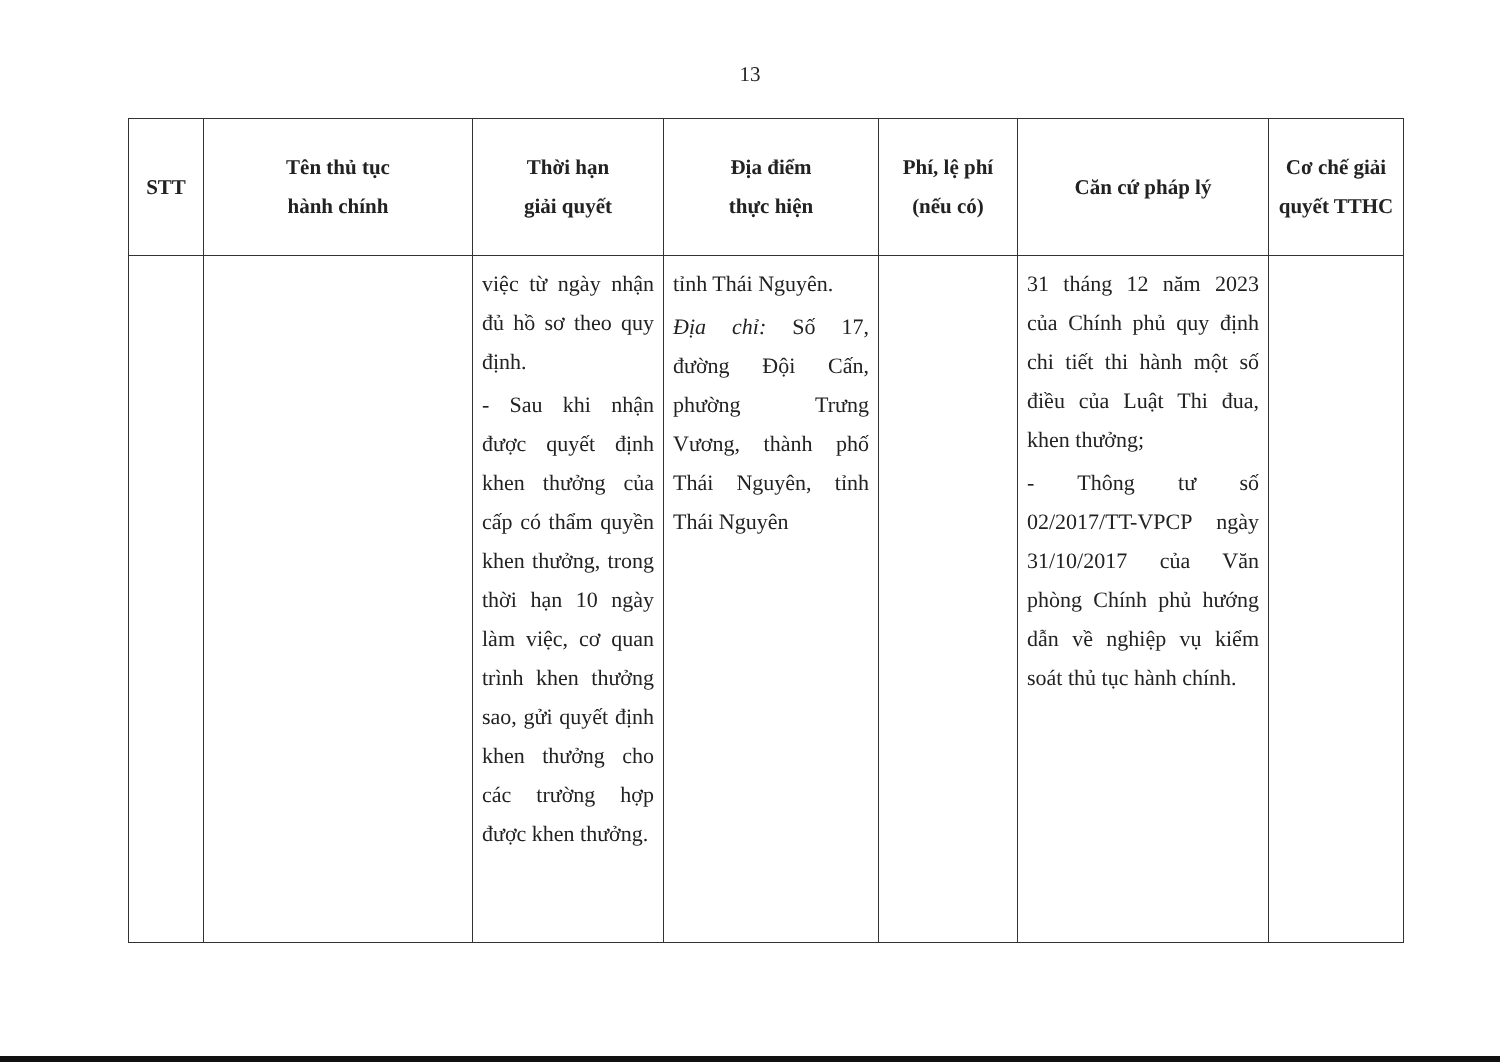13
| STT | Tên thủ tục hành chính | Thời hạn giải quyết | Địa điểm thực hiện | Phí, lệ phí (nếu có) | Căn cứ pháp lý | Cơ chế giải quyết TTHC |
| --- | --- | --- | --- | --- | --- | --- |
| | | việc từ ngày nhận đủ hồ sơ theo quy định. - Sau khi nhận được quyết định khen thưởng của cấp có thẩm quyền khen thưởng, trong thời hạn 10 ngày làm việc, cơ quan trình khen thưởng sao, gửi quyết định khen thưởng cho các trường hợp được khen thưởng. | tỉnh Thái Nguyên. Địa chỉ: Số 17, đường Đội Cấn, phường Trưng Vương, thành phố Thái Nguyên, tỉnh Thái Nguyên | | 31 tháng 12 năm 2023 của Chính phủ quy định chi tiết thi hành một số điều của Luật Thi đua, khen thưởng; - Thông tư số 02/2017/TT-VPCP ngày 31/10/2017 của Văn phòng Chính phủ hướng dẫn về nghiệp vụ kiểm soát thủ tục hành chính. | |